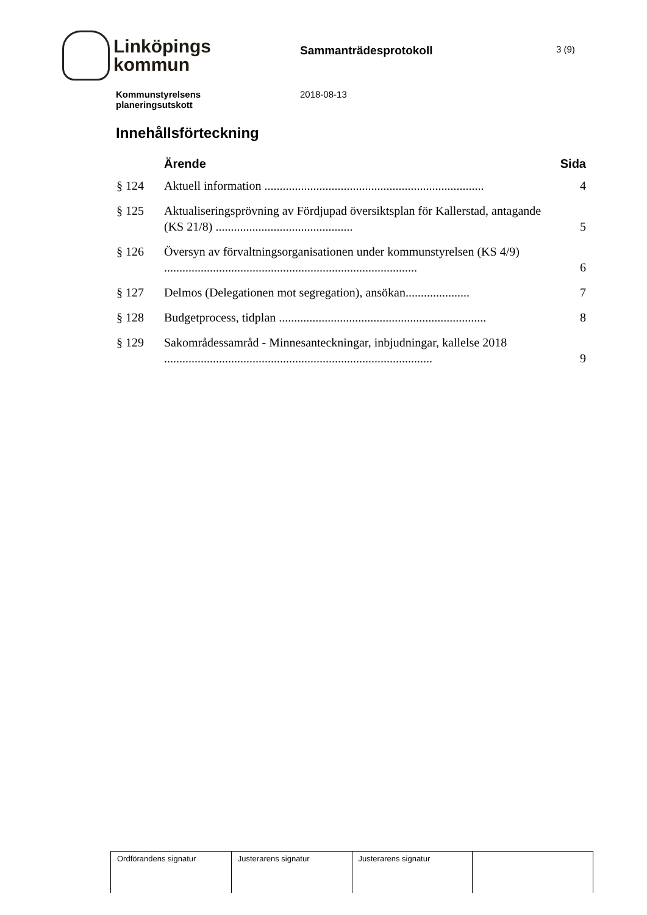Linköpings
kommun
Sammanträdesprotokoll
3 (9)
Kommunstyrelsens
planeringsutskott
2018-08-13
Innehållsförteckning
| | Ärende | Sida |
| --- | --- | --- |
| § 124 | Aktuell information ........................................................................ | 4 |
| § 125 | Aktualiseringsprövning av Fördjupad översiktsplan för Kallerstad, antagande (KS 21/8) ............................................. | 5 |
| § 126 | Översyn av förvaltningsorganisationen under kommunstyrelsen (KS 4/9) ................................................................................... | 6 |
| § 127 | Delmos (Delegationen mot segregation), ansökan..................... | 7 |
| § 128 | Budgetprocess, tidplan .................................................................... | 8 |
| § 129 | Sakområdessamråd - Minnesanteckningar, inbjudningar, kallelse 2018 ........................................................................................ | 9 |
| Ordförandens signatur | Justerarens signatur | Justerarens signatur | |